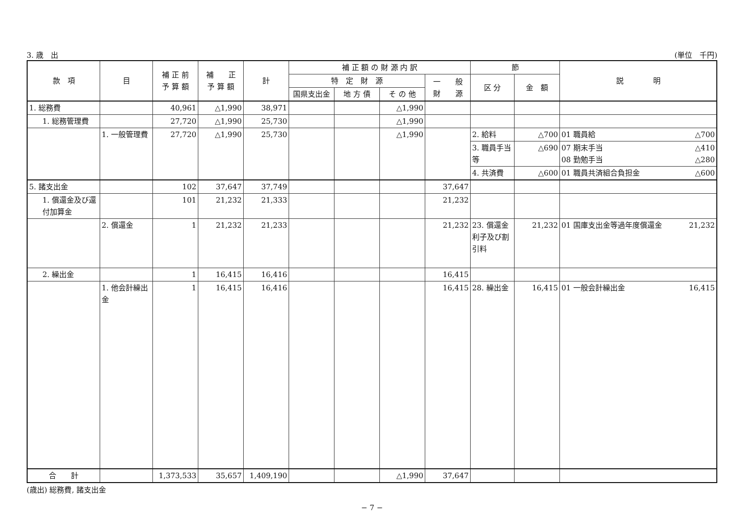3. 歳　出 (単位　千円)
| 款 項 | 目 | 補 正 前 予 算 額 | 補 正 予 算 額 | 計 | 補 正 額 の 財 源 内 訳 | | | | 節 | | 説 明 |
| --- | --- | --- | --- | --- | --- | --- | --- | --- | --- | --- | --- |
| | | | | | 特 定 財 源 | | | 一 般 財 源 | 区 分 | 金 額 | |
| | | | | | 国県支出金 | 地 方 債 | そ の 他 | | | | |
| 1. 総務費 | | 40,961 | △1,990 | 38,971 | | | △1,990 | | | | |
| 1. 総務管理費 | | 27,720 | △1,990 | 25,730 | | | △1,990 | | | | |
| | 1. 一般管理費 | 27,720 | △1,990 | 25,730 | | | △1,990 | | 2. 給料 | △700 | 01 職員給 △700 |
| | | | | | | | | | 3. 職員手当等 | △690 | 07 期末手当 △410 08 勤勉手当 △280 |
| | | | | | | | | | 4. 共済費 | △600 | 01 職員共済組合負担金 △600 |
| 5. 諸支出金 | | 102 | 37,647 | 37,749 | | | | 37,647 | | | |
| 1. 償還金及び還付加算金 | | 101 | 21,232 | 21,333 | | | | 21,232 | | | |
| | 2. 償還金 | 1 | 21,232 | 21,233 | | | | 21,232 | 23. 償還金利子及び割引料 | 21,232 | 01 国庫支出金等過年度償還金 21,232 |
| 2. 繰出金 | | 1 | 16,415 | 16,416 | | | | 16,415 | | | |
| | 1. 他会計繰出金 | 1 | 16,415 | 16,416 | | | | 16,415 | 28. 繰出金 | 16,415 | 01 一般会計繰出金 16,415 |
| 合 計 | | 1,373,533 | 35,657 | 1,409,190 | | | △1,990 | 37,647 | | | |
(歳出) 総務費, 諸支出金
− 7 −